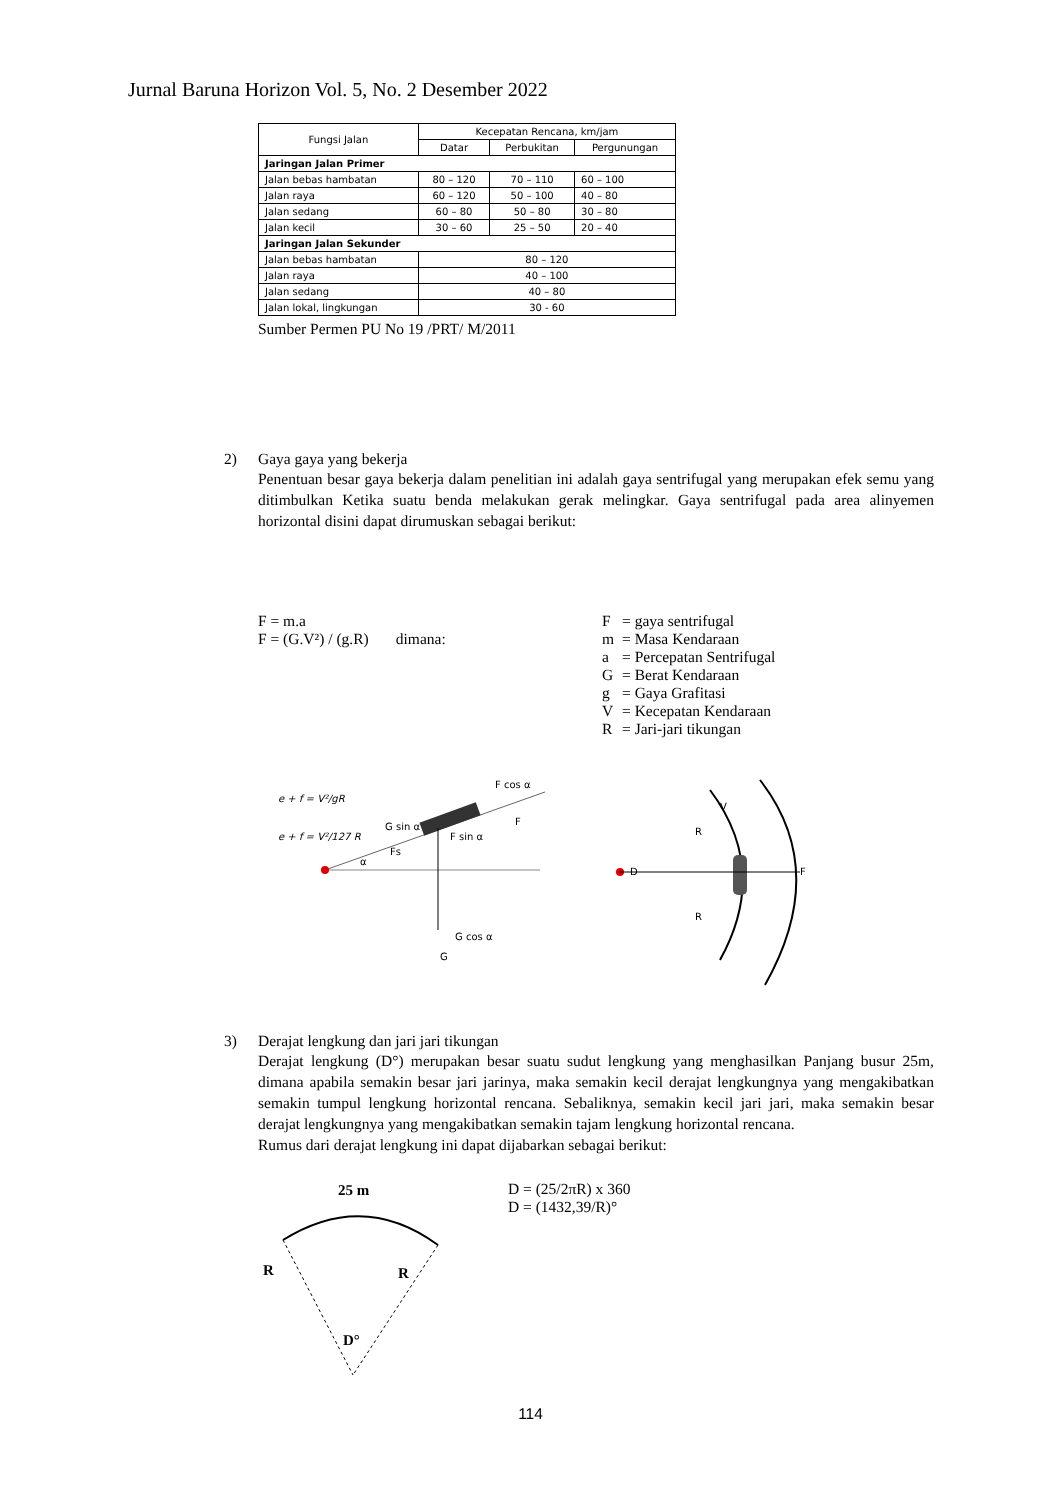Jurnal Baruna Horizon Vol. 5, No. 2 Desember 2022
| Fungsi Jalan | Kecepatan Rencana, km/jam | | |
| --- | --- | --- | --- |
| | Datar | Perbukitan | Pergunungan |
| Jaringan Jalan Primer | | | |
| Jalan bebas hambatan | 80 – 120 | 70 – 110 | 60 – 100 |
| Jalan raya | 60 – 120 | 50 – 100 | 40 – 80 |
| Jalan sedang | 60 – 80 | 50 – 80 | 30 – 80 |
| Jalan kecil | 30 – 60 | 25 – 50 | 20 – 40 |
| Jaringan Jalan Sekunder | | | |
| Jalan bebas hambatan | 80 – 120 | | |
| Jalan raya | 40 – 100 | | |
| Jalan sedang | 40 – 80 | | |
| Jalan lokal, lingkungan | 30 - 60 | | |
Sumber Permen PU No 19 /PRT/ M/2011
2) Gaya gaya yang bekerja
Penentuan besar gaya bekerja dalam penelitian ini adalah gaya sentrifugal yang merupakan efek semu yang ditimbulkan Ketika suatu benda melakukan gerak melingkar. Gaya sentrifugal pada area alinyemen horizontal disini dapat dirumuskan sebagai berikut:
F = m.a
F = (G.V²) / (g.R) dimana:
| F | = gaya sentrifugal |
| m | = Masa Kendaraan |
| a | = Percepatan Sentrifugal |
| G | = Berat Kendaraan |
| g | = Gaya Grafitasi |
| V | = Kecepatan Kendaraan |
| R | = Jari-jari tikungan |
e + f = V²/gR
e + f = V²/127 R
F cos α
F
G sin α
F sin α
Fs
α
G
G cos α
D
R
R
F
V
3) Derajat lengkung dan jari jari tikungan
Derajat lengkung (D°) merupakan besar suatu sudut lengkung yang menghasilkan Panjang busur 25m, dimana apabila semakin besar jari jarinya, maka semakin kecil derajat lengkungnya yang mengakibatkan semakin tumpul lengkung horizontal rencana. Sebaliknya, semakin kecil jari jari, maka semakin besar derajat lengkungnya yang mengakibatkan semakin tajam lengkung horizontal rencana.
Rumus dari derajat lengkung ini dapat dijabarkan sebagai berikut:
25 m
R
R
D°
D = (25/2πR) x 360
D = (1432,39/R)°
114